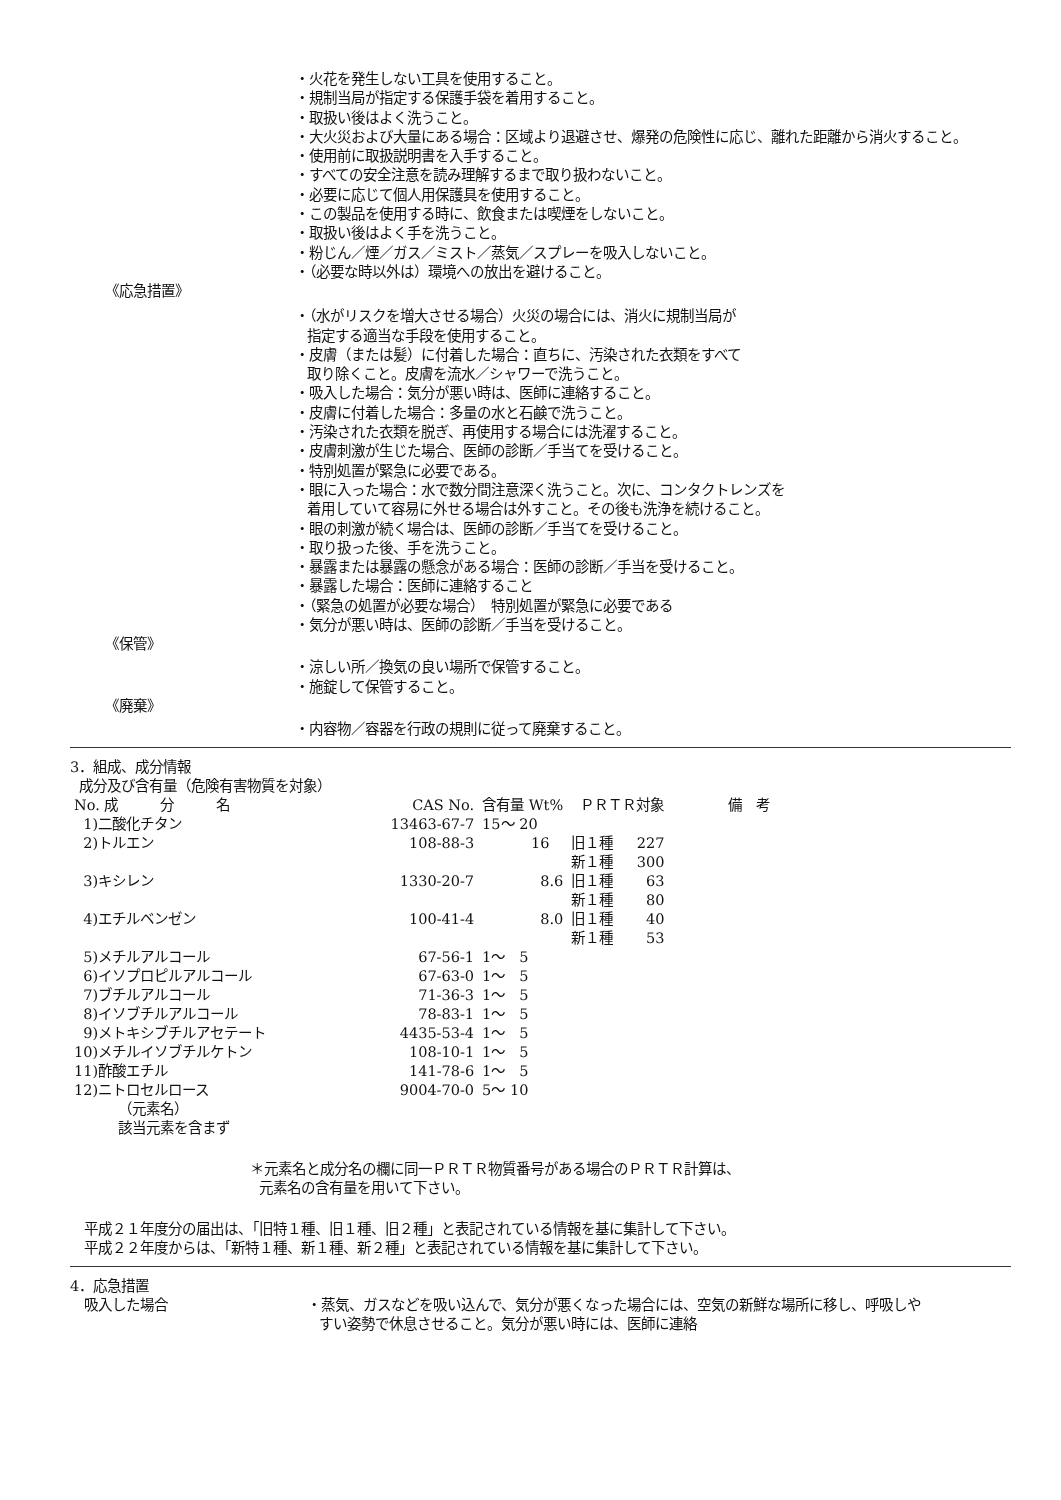・火花を発生しない工具を使用すること。
・規制当局が指定する保護手袋を着用すること。
・取扱い後はよく洗うこと。
・大火災および大量にある場合：区域より退避させ、爆発の危険性に応じ、離れた距離から消火すること。
・使用前に取扱説明書を入手すること。
・すべての安全注意を読み理解するまで取り扱わないこと。
・必要に応じて個人用保護具を使用すること。
・この製品を使用する時に、飲食または喫煙をしないこと。
・取扱い後はよく手を洗うこと。
・粉じん／煙／ガス／ミスト／蒸気／スプレーを吸入しないこと。
・（必要な時以外は）環境への放出を避けること。
《応急措置》
・（水がリスクを増大させる場合）火災の場合には、消火に規制当局が
指定する適当な手段を使用すること。
・皮膚（または髪）に付着した場合：直ちに、汚染された衣類をすべて
取り除くこと。皮膚を流水／シャワーで洗うこと。
・吸入した場合：気分が悪い時は、医師に連絡すること。
・皮膚に付着した場合：多量の水と石鹸で洗うこと。
・汚染された衣類を脱ぎ、再使用する場合には洗濯すること。
・皮膚刺激が生じた場合、医師の診断／手当てを受けること。
・特別処置が緊急に必要である。
・眼に入った場合：水で数分間注意深く洗うこと。次に、コンタクトレンズを
着用していて容易に外せる場合は外すこと。その後も洗浄を続けること。
・眼の刺激が続く場合は、医師の診断／手当てを受けること。
・取り扱った後、手を洗うこと。
・暴露または暴露の懸念がある場合：医師の診断／手当を受けること。
・暴露した場合：医師に連絡すること
・（緊急の処置が必要な場合）　特別処置が緊急に必要である
・気分が悪い時は、医師の診断／手当を受けること。
《保管》
・涼しい所／換気の良い場所で保管すること。
・施錠して保管すること。
《廃棄》
・内容物／容器を行政の規則に従って廃棄すること。
3．組成、成分情報
成分及び含有量（危険有害物質を対象）
| No. 成 分 名 | CAS No. | 含有量 Wt% | ＰＲＴＲ対象 | | 備 考 |
| 1)二酸化チタン | 13463-67-7 | 15～ 20 | | | |
| 2)トルエン | 108-88-3 | 16 | 旧１種 | 227 | |
| | | | 新１種 | 300 | |
| 3)キシレン | 1330-20-7 | 8.6 | 旧１種 | 63 | |
| | | | 新１種 | 80 | |
| 4)エチルベンゼン | 100-41-4 | 8.0 | 旧１種 | 40 | |
| | | | 新１種 | 53 | |
| 5)メチルアルコール | 67-56-1 | 1～ 5 | | | |
| 6)イソプロピルアルコール | 67-63-0 | 1～ 5 | | | |
| 7)ブチルアルコール | 71-36-3 | 1～ 5 | | | |
| 8)イソブチルアルコール | 78-83-1 | 1～ 5 | | | |
| 9)メトキシブチルアセテート | 4435-53-4 | 1～ 5 | | | |
| 10)メチルイソブチルケトン | 108-10-1 | 1～ 5 | | | |
| 11)酢酸エチル | 141-78-6 | 1～ 5 | | | |
| 12)ニトロセルロース | 9004-70-0 | 5～ 10 | | | |
（元素名）
該当元素を含まず
＊元素名と成分名の欄に同一ＰＲＴＲ物質番号がある場合のＰＲＴＲ計算は、
元素名の含有量を用いて下さい。
平成２１年度分の届出は、「旧特１種、旧１種、旧２種」と表記されている情報を基に集計して下さい。
平成２２年度からは、「新特１種、新１種、新２種」と表記されている情報を基に集計して下さい。
4．応急措置
吸入した場合 ・蒸気、ガスなどを吸い込んで、気分が悪くなった場合には、空気の新鮮な場所に移し、呼吸しやすい姿勢で休息させること。気分が悪い時には、医師に連絡